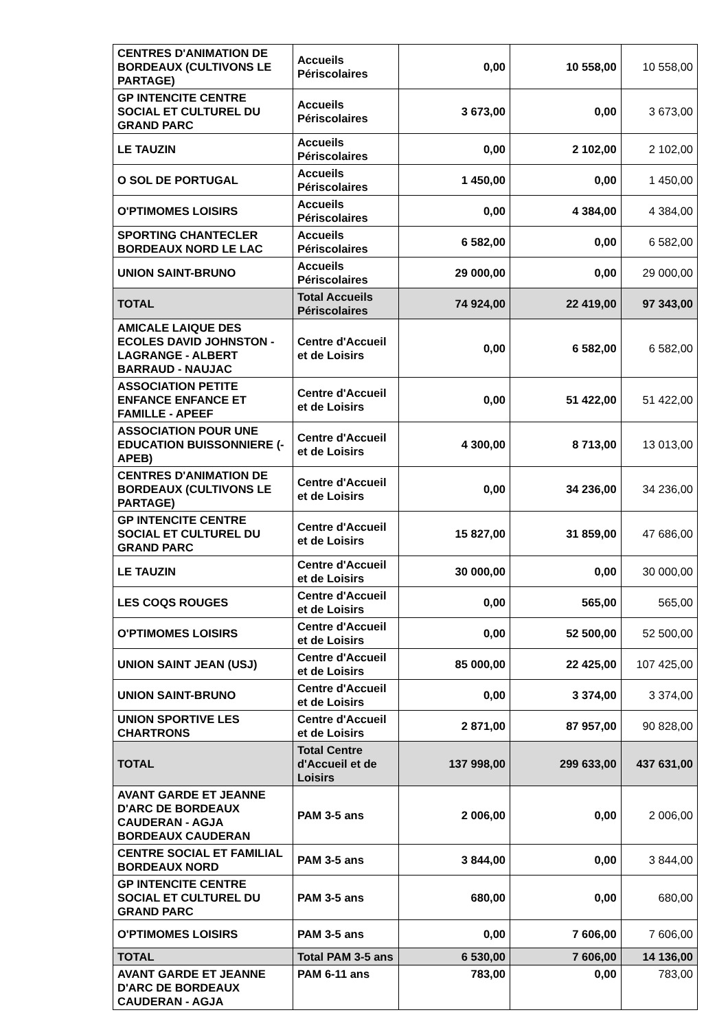| CENTRES D'ANIMATION DE BORDEAUX (CULTIVONS LE PARTAGE) | Accueils Périscolaires | 0,00 | 10 558,00 | 10 558,00 |
| GP INTENCITE CENTRE SOCIAL ET CULTUREL DU GRAND PARC | Accueils Périscolaires | 3 673,00 | 0,00 | 3 673,00 |
| LE TAUZIN | Accueils Périscolaires | 0,00 | 2 102,00 | 2 102,00 |
| O SOL DE PORTUGAL | Accueils Périscolaires | 1 450,00 | 0,00 | 1 450,00 |
| O'PTIMOMES LOISIRS | Accueils Périscolaires | 0,00 | 4 384,00 | 4 384,00 |
| SPORTING CHANTECLER BORDEAUX NORD LE LAC | Accueils Périscolaires | 6 582,00 | 0,00 | 6 582,00 |
| UNION SAINT-BRUNO | Accueils Périscolaires | 29 000,00 | 0,00 | 29 000,00 |
| TOTAL | Total Accueils Périscolaires | 74 924,00 | 22 419,00 | 97 343,00 |
| AMICALE LAIQUE DES ECOLES DAVID JOHNSTON - LAGRANGE - ALBERT BARRAUD - NAUJAC | Centre d'Accueil et de Loisirs | 0,00 | 6 582,00 | 6 582,00 |
| ASSOCIATION PETITE ENFANCE ENFANCE ET FAMILLE - APEEF | Centre d'Accueil et de Loisirs | 0,00 | 51 422,00 | 51 422,00 |
| ASSOCIATION POUR UNE EDUCATION BUISSONNIERE (- APEB) | Centre d'Accueil et de Loisirs | 4 300,00 | 8 713,00 | 13 013,00 |
| CENTRES D'ANIMATION DE BORDEAUX (CULTIVONS LE PARTAGE) | Centre d'Accueil et de Loisirs | 0,00 | 34 236,00 | 34 236,00 |
| GP INTENCITE CENTRE SOCIAL ET CULTUREL DU GRAND PARC | Centre d'Accueil et de Loisirs | 15 827,00 | 31 859,00 | 47 686,00 |
| LE TAUZIN | Centre d'Accueil et de Loisirs | 30 000,00 | 0,00 | 30 000,00 |
| LES COQS ROUGES | Centre d'Accueil et de Loisirs | 0,00 | 565,00 | 565,00 |
| O'PTIMOMES LOISIRS | Centre d'Accueil et de Loisirs | 0,00 | 52 500,00 | 52 500,00 |
| UNION SAINT JEAN (USJ) | Centre d'Accueil et de Loisirs | 85 000,00 | 22 425,00 | 107 425,00 |
| UNION SAINT-BRUNO | Centre d'Accueil et de Loisirs | 0,00 | 3 374,00 | 3 374,00 |
| UNION SPORTIVE LES CHARTRONS | Centre d'Accueil et de Loisirs | 2 871,00 | 87 957,00 | 90 828,00 |
| TOTAL | Total Centre d'Accueil et de Loisirs | 137 998,00 | 299 633,00 | 437 631,00 |
| AVANT GARDE ET JEANNE D'ARC DE BORDEAUX CAUDERAN - AGJA BORDEAUX CAUDERAN | PAM 3-5 ans | 2 006,00 | 0,00 | 2 006,00 |
| CENTRE SOCIAL ET FAMILIAL BORDEAUX NORD | PAM 3-5 ans | 3 844,00 | 0,00 | 3 844,00 |
| GP INTENCITE CENTRE SOCIAL ET CULTUREL DU GRAND PARC | PAM 3-5 ans | 680,00 | 0,00 | 680,00 |
| O'PTIMOMES LOISIRS | PAM 3-5 ans | 0,00 | 7 606,00 | 7 606,00 |
| TOTAL | Total PAM 3-5 ans | 6 530,00 | 7 606,00 | 14 136,00 |
| AVANT GARDE ET JEANNE D'ARC DE BORDEAUX CAUDERAN - AGJA | PAM 6-11 ans | 783,00 | 0,00 | 783,00 |